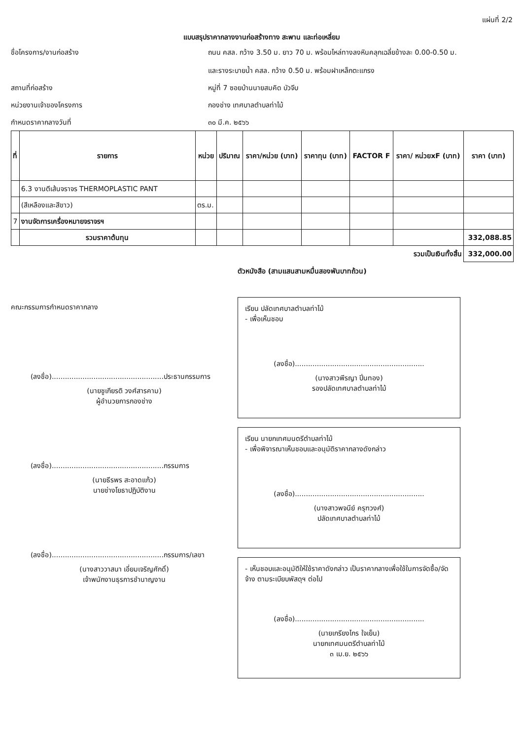แผ่นที่ 2/2
แบบสรุปราคากลางงานก่อสร้างทาง สะพาน และท่อเหลี่ยม
ชื่อโครงการ/งานก่อสร้าง
ถนน คสล. กว้าง 3.50 ม. ยาว 70 ม. พร้อมไหล่ทางลงหินคลุกเฉลี่ยข้างละ 0.00-0.50 ม.
และรางระบายน้ำ คสล. กว้าง 0.50 ม. พร้อมฝาเหล็กตะแกรง
สถานที่ก่อสร้าง
หมู่ที่ 7 ซอยบ้านนายสมคิด บัวจีบ
หน่วยงานเจ้าของโครงการ
กองช่าง เทศบาลตำบลท่าไม้
กำหนดราคากลางวันที่
๓๐ มี.ค. ๒๕๖๖
| ที่ | รายการ | หน่วย | ปริมาณ | ราคา/หน่วย (บาท) | ราคาทุน (บาท) | FACTOR F | ราคา/ หน่วยxF (บาท) | ราคา (บาท) |
| --- | --- | --- | --- | --- | --- | --- | --- | --- |
| | 6.3 งานตีเส้นจราจร THERMOPLASTIC PANT | | | | | | | |
| | (สีเหลืองและสีขาว) | ตร.ม. | | | | | | |
| 7 | งานจัดการเครื่องหมายจราจรฯ | | | | | | | |
| | รวมราคาต้นทุน | | | | | | | 332,088.85 |
| รวมเป็นเงินทั้งสิ้น | | | | | | | | 332,000.00 |
ตัวหนังสือ (สามแสนสามหมื่นสองพันบาทถ้วน)
คณะกรรมการกำหนดราคากลาง
(ลงชื่อ)...................................................ประธานกรรมการ
(นายชูเกียรติ วงศ์สารคาม)
ผู้อำนวยการกองช่าง
(ลงชื่อ)...................................................กรรมการ
(นายธีรพร สะอาดแก้ว)
นายช่างโยธาปฏิบัติงาน
(ลงชื่อ)...................................................กรรมการ/เลขา
(นางสาววาสนา เอี่ยมเจริญศักดิ์)
เจ้าพนักงานธุรการชำนาญงาน
เรียน ปลัดเทศบาลตำบลท่าไม้
- เพื่อเห็นชอบ
(ลงชื่อ)...........................................................
(นางสาวพีรญา ปิ่นทอง)
รองปลัดเทศบาลตำบลท่าไม้
เรียน นายกเทศมนตรีตำบลท่าไม้
- เพื่อพิจารณาเห็นชอบและอนุมัติราคากลางดังกล่าว
(ลงชื่อ)...........................................................
(นางสาวพจนีย์ ครุฑวงศ์)
ปลัดเทศบาลตำบลท่าไม้
- เห็นชอบและอนุมัติให้ใช้ราคาดังกล่าว เป็นราคากลางเพื่อใช้ในการจัดซื้อ/จัดจ้าง ตามระเบียบพัสดุฯ ต่อไป
(ลงชื่อ)...........................................................
(นายเกรียงไกร ใจเย็น)
นายกเทศมนตรีตำบลท่าไม้
๓ เม.ย. ๒๕๖๖